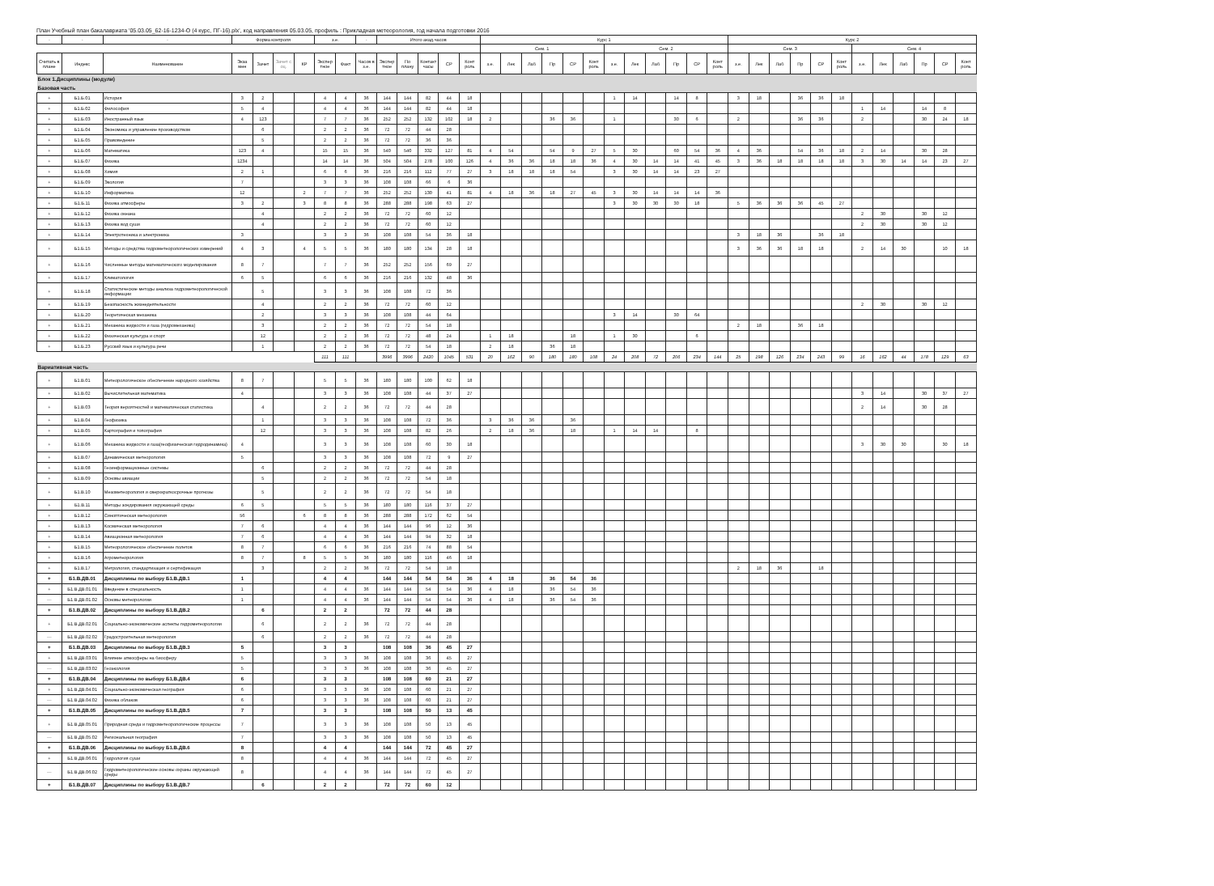План Учебный план бакалавриата '05.03.05_62-16-1234-О (4 курс, ПГ-16).plx', код направления 05.03.05, профиль : Прикладная метеорология, год начала подготовки 2016
| - | - | - | Форма контроля | | | | з.е. | | - | Итого акад.часов | | | | | Курс 1 | | | | | | | | | | | | Курс 2 | | | | | | | | | | | |
| --- | --- | --- | --- | --- | --- | --- | --- | --- | --- | --- | --- | --- | --- | --- | --- | --- | --- | --- | --- | --- | --- | --- | --- | --- | --- | --- | --- | --- | --- | --- | --- | --- | --- | --- | --- | --- | --- | --- |
| | | | | | | | | | | | | | | | Сем. 1 | | | | | | Сем. 2 | | | | | | Сем. 3 | | | | | | Сем. 4 | | | | | |
| Считать в плане | Индекс | Наименование | Экза мен | Зачет | Зачет с оц. | КР | Экспер тное | Факт | Часов в з.е. | Экспер тное | По плану | Контакт часы | СР | Конт роль | з.е. | Лек | Лаб | Пр | СР | Конт роль | з.е. | Лек | Лаб | Пр | СР | Конт роль | з.е. | Лек | Лаб | Пр | СР | Конт роль | з.е. | Лек | Лаб | Пр | СР | Конт роль |
| Блок 1.Дисциплины (модули) | | | | | | | | | | | | | | | | | | | | | | | | | | | | | | | | | | | | | | |
| Базовая часть | | | | | | | | | | | | | | | | | | | | | | | | | | | | | | | | | | | | | | |
| + | Б1.Б.01 | История | 3 | 2 | | | 4 | 4 | 36 | 144 | 144 | 82 | 44 | 18 | | | | | | | 1 | 14 | | 14 | 8 | | 3 | 18 | | 36 | 36 | 18 | | | | | | |
| + | Б1.Б.02 | Философия | 5 | 4 | | | 4 | 4 | 36 | 144 | 144 | 82 | 44 | 18 | | | | | | | | | | | | | | | | | | | 1 | 14 | | 14 | 8 | |
| + | Б1.Б.03 | Иностранный язык | 4 | 123 | | | 7 | 7 | 36 | 252 | 252 | 132 | 102 | 18 | 2 | | | 36 | 36 | | 1 | | | 30 | 6 | | 2 | | | 36 | 36 | | 2 | | | 30 | 24 | 18 |
| + | Б1.Б.04 | Экономика и управление производством | | 6 | | | 2 | 2 | 36 | 72 | 72 | 44 | 28 | | | | | | | | | | | | | | | | | | | | | | | | | |
| + | Б1.Б.05 | Правоведение | | 5 | | | 2 | 2 | 36 | 72 | 72 | 36 | 36 | | | | | | | | | | | | | | | | | | | | | | | | | |
| + | Б1.Б.06 | Математика | 123 | 4 | | | 15 | 15 | 36 | 540 | 540 | 332 | 127 | 81 | 4 | 54 | | 54 | 9 | 27 | 5 | 30 | | 60 | 54 | 36 | 4 | 36 | | 54 | 36 | 18 | 2 | 14 | | 30 | 28 | |
| + | Б1.Б.07 | Физика | 1234 | | | | 14 | 14 | 36 | 504 | 504 | 278 | 100 | 126 | 4 | 36 | 36 | 18 | 18 | 36 | 4 | 30 | 14 | 14 | 41 | 45 | 3 | 36 | 18 | 18 | 18 | 18 | 3 | 30 | 14 | 14 | 23 | 27 |
| + | Б1.Б.08 | Химия | 2 | 1 | | | 6 | 6 | 36 | 216 | 216 | 112 | 77 | 27 | 3 | 18 | 18 | 18 | 54 | | 3 | 30 | 14 | 14 | 23 | 27 | | | | | | | | | | | | |
| + | Б1.Б.09 | Экология | 7 | | | | 3 | 3 | 36 | 108 | 108 | 66 | 6 | 36 | | | | | | | | | | | | | | | | | | | | | | | | |
| + | Б1.Б.10 | Информатика | 12 | | | 2 | 7 | 7 | 36 | 252 | 252 | 130 | 41 | 81 | 4 | 18 | 36 | 18 | 27 | 45 | 3 | 30 | 14 | 14 | 14 | 36 | | | | | | | | | | | | |
| + | Б1.Б.11 | Физика атмосферы | 3 | 2 | | 3 | 8 | 8 | 36 | 288 | 288 | 198 | 63 | 27 | | | | | | | 3 | 30 | 30 | 30 | 18 | | 5 | 36 | 36 | 36 | 45 | 27 | | | | | | |
| + | Б1.Б.12 | Физика океана | | 4 | | | 2 | 2 | 36 | 72 | 72 | 60 | 12 | | | | | | | | | | | | | | | | | | | | 2 | 30 | | 30 | 12 | |
| + | Б1.Б.13 | Физика вод суши | | 4 | | | 2 | 2 | 36 | 72 | 72 | 60 | 12 | | | | | | | | | | | | | | | | | | | | 2 | 30 | | 30 | 12 | |
| + | Б1.Б.14 | Электротехника и электроника | 3 | | | | 3 | 3 | 36 | 108 | 108 | 54 | 36 | 18 | | | | | | | | | | | | | 3 | 18 | 36 | | 36 | 18 | | | | | | |
| + | Б1.Б.15 | Методы и средства гидрометеорологических измерений | 4 | 3 | | 4 | 5 | 5 | 36 | 180 | 180 | 134 | 28 | 18 | | | | | | | | | | | | | 3 | 36 | 36 | 18 | 18 | | 2 | 14 | 30 | | 10 | 18 |
| + | Б1.Б.16 | Численные методы математического моделирования | 8 | 7 | | | 7 | 7 | 36 | 252 | 252 | 156 | 69 | 27 | | | | | | | | | | | | | | | | | | | | | | | | |
| + | Б1.Б.17 | Климатология | 6 | 5 | | | 6 | 6 | 36 | 216 | 216 | 132 | 48 | 36 | | | | | | | | | | | | | | | | | | | | | | | | |
| + | Б1.Б.18 | Статистические методы анализа гидрометеорологической информации | | 5 | | | 3 | 3 | 36 | 108 | 108 | 72 | 36 | | | | | | | | | | | | | | | | | | | | | | | | | |
| + | Б1.Б.19 | Безопасность жизнедеятельности | | 4 | | | 2 | 2 | 36 | 72 | 72 | 60 | 12 | | | | | | | | | | | | | | | | | | | | 2 | 30 | | 30 | 12 | |
| + | Б1.Б.20 | Теоретическая механика | | 2 | | | 3 | 3 | 36 | 108 | 108 | 44 | 64 | | | | | | | | 3 | 14 | | 30 | 64 | | | | | | | | | | | | | |
| + | Б1.Б.21 | Механика жидкости и газа (гидромеханика) | | 3 | | | 2 | 2 | 36 | 72 | 72 | 54 | 18 | | | | | | | | | | | | | | 2 | 18 | | 36 | 18 | | | | | | | |
| + | Б1.Б.22 | Физическая культура и спорт | | 12 | | | 2 | 2 | 36 | 72 | 72 | 48 | 24 | | 1 | 18 | | | 18 | | 1 | 30 | | | 6 | | | | | | | | | | | | | |
| + | Б1.Б.23 | Русский язык и культура речи | | 1 | | | 2 | 2 | 36 | 72 | 72 | 54 | 18 | | 2 | 18 | | 36 | 18 | | | | | | | | | | | | | | | | | | | |
| | | | | | | | 111 | 111 | | 3996 | 3996 | 2420 | 1045 | 531 | 20 | 162 | 90 | 180 | 180 | 108 | 24 | 208 | 72 | 206 | 234 | 144 | 25 | 198 | 126 | 234 | 243 | 99 | 16 | 162 | 44 | 178 | 129 | 63 |
| Вариативная часть | | | | | | | | | | | | | | | | | | | | | | | | | | | | | | | | | | | | | | |
| + | Б1.В.01 | Метеорологическое обеспечение народного хозяйства | 8 | 7 | | | 5 | 5 | 36 | 180 | 180 | 100 | 62 | 18 | | | | | | | | | | | | | | | | | | | | | | | | |
| + | Б1.В.02 | Вычислительная математика | 4 | | | | 3 | 3 | 36 | 108 | 108 | 44 | 37 | 27 | | | | | | | | | | | | | | | | | | | 3 | 14 | | 30 | 37 | 27 |
| + | Б1.В.03 | Теория вероятностей и математическая статистика | | 4 | | | 2 | 2 | 36 | 72 | 72 | 44 | 28 | | | | | | | | | | | | | | | | | | | | 2 | 14 | | 30 | 28 | |
| + | Б1.В.04 | Геофизика | | 1 | | | 3 | 3 | 36 | 108 | 108 | 72 | 36 | | 3 | 36 | 36 | | 36 | | | | | | | | | | | | | | | | | | | |
| + | Б1.В.05 | Картография и топография | | 12 | | | 3 | 3 | 36 | 108 | 108 | 82 | 26 | | 2 | 18 | 36 | | 18 | | 1 | 14 | 14 | | 8 | | | | | | | | | | | | | |
| + | Б1.В.06 | Механика жидкости и газа(геофизическая гидродинамика) | 4 | | | | 3 | 3 | 36 | 108 | 108 | 60 | 30 | 18 | | | | | | | | | | | | | | | | | | | 3 | 30 | 30 | | 30 | 18 |
| + | Б1.В.07 | Динамическая метеорология | 5 | | | | 3 | 3 | 36 | 108 | 108 | 72 | 9 | 27 | | | | | | | | | | | | | | | | | | | | | | | | |
| + | Б1.В.08 | Геоинформационные системы | | 6 | | | 2 | 2 | 36 | 72 | 72 | 44 | 28 | | | | | | | | | | | | | | | | | | | | | | | | | |
| + | Б1.В.09 | Основы авиации | | 5 | | | 2 | 2 | 36 | 72 | 72 | 54 | 18 | | | | | | | | | | | | | | | | | | | | | | | | | |
| + | Б1.В.10 | Мезометеорология и сверхкраткосрочные прогнозы | | 5 | | | 2 | 2 | 36 | 72 | 72 | 54 | 18 | | | | | | | | | | | | | | | | | | | | | | | | | |
| + | Б1.В.11 | Методы зондирования окружающей среды | 6 | 5 | | | 5 | 5 | 36 | 180 | 180 | 116 | 37 | 27 | | | | | | | | | | | | | | | | | | | | | | | | |
| + | Б1.В.12 | Синоптическая метеорология | 56 | | | 6 | 8 | 8 | 36 | 288 | 288 | 172 | 62 | 54 | | | | | | | | | | | | | | | | | | | | | | | | |
| + | Б1.В.13 | Космическая метеорология | 7 | 6 | | | 4 | 4 | 36 | 144 | 144 | 96 | 12 | 36 | | | | | | | | | | | | | | | | | | | | | | | | |
| + | Б1.В.14 | Авиационная метеорология | 7 | 6 | | | 4 | 4 | 36 | 144 | 144 | 94 | 32 | 18 | | | | | | | | | | | | | | | | | | | | | | | | |
| + | Б1.В.15 | Метеорологическое обеспечение полетов | 8 | 7 | | | 6 | 6 | 36 | 216 | 216 | 74 | 88 | 54 | | | | | | | | | | | | | | | | | | | | | | | | |
| + | Б1.В.16 | Агрометеорология | 8 | 7 | | 8 | 5 | 5 | 36 | 180 | 180 | 116 | 46 | 18 | | | | | | | | | | | | | | | | | | | | | | | | |
| + | Б1.В.17 | Метрология, стандартизация и сертификация | | 3 | | | 2 | 2 | 36 | 72 | 72 | 54 | 18 | | | | | | | | | | | | | | 2 | 18 | 36 | | 18 | | | | | | | |
| + | Б1.В.ДВ.01 | Дисциплины по выбору Б1.В.ДВ.1 | 1 | | | | 4 | 4 | | 144 | 144 | 54 | 54 | 36 | 4 | 18 | | 36 | 54 | 36 | | | | | | | | | | | | | | | | | | |
| + | Б1.В.ДВ.01.01 | Введение в специальность | 1 | | | | 4 | 4 | 36 | 144 | 144 | 54 | 54 | 36 | 4 | 18 | | 36 | 54 | 36 | | | | | | | | | | | | | | | | | | |
| — | Б1.В.ДВ.01.02 | Основы метеорологии | 1 | | | | 4 | 4 | 36 | 144 | 144 | 54 | 54 | 36 | 4 | 18 | | 36 | 54 | 36 | | | | | | | | | | | | | | | | | | |
| + | Б1.В.ДВ.02 | Дисциплины по выбору Б1.В.ДВ.2 | | 6 | | | 2 | 2 | | 72 | 72 | 44 | 28 | | | | | | | | | | | | | | | | | | | | | | | | | |
| + | Б1.В.ДВ.02.01 | Социально-экономические аспекты гидрометеорологии | | 6 | | | 2 | 2 | 36 | 72 | 72 | 44 | 28 | | | | | | | | | | | | | | | | | | | | | | | | | |
| — | Б1.В.ДВ.02.02 | Градостроительная метеорология | | 6 | | | 2 | 2 | 36 | 72 | 72 | 44 | 28 | | | | | | | | | | | | | | | | | | | | | | | | | |
| + | Б1.В.ДВ.03 | Дисциплины по выбору Б1.В.ДВ.3 | 5 | | | | 3 | 3 | | 108 | 108 | 36 | 45 | 27 | | | | | | | | | | | | | | | | | | | | | | | | |
| + | Б1.В.ДВ.03.01 | Влияние атмосферы на биосферу | 5 | | | | 3 | 3 | 36 | 108 | 108 | 36 | 45 | 27 | | | | | | | | | | | | | | | | | | | | | | | | |
| — | Б1.В.ДВ.03.02 | Геоэкология | 5 | | | | 3 | 3 | 36 | 108 | 108 | 36 | 45 | 27 | | | | | | | | | | | | | | | | | | | | | | | | |
| + | Б1.В.ДВ.04 | Дисциплины по выбору Б1.В.ДВ.4 | 6 | | | | 3 | 3 | | 108 | 108 | 60 | 21 | 27 | | | | | | | | | | | | | | | | | | | | | | | | |
| + | Б1.В.ДВ.04.01 | Социально-экономическая география | 6 | | | | 3 | 3 | 36 | 108 | 108 | 60 | 21 | 27 | | | | | | | | | | | | | | | | | | | | | | | | |
| — | Б1.В.ДВ.04.02 | Физика облаков | 6 | | | | 3 | 3 | 36 | 108 | 108 | 60 | 21 | 27 | | | | | | | | | | | | | | | | | | | | | | | | |
| + | Б1.В.ДВ.05 | Дисциплины по выбору Б1.В.ДВ.5 | 7 | | | | 3 | 3 | | 108 | 108 | 50 | 13 | 45 | | | | | | | | | | | | | | | | | | | | | | | | |
| + | Б1.В.ДВ.05.01 | Природная среда и гидрометеорологические процессы | 7 | | | | 3 | 3 | 36 | 108 | 108 | 50 | 13 | 45 | | | | | | | | | | | | | | | | | | | | | | | | |
| — | Б1.В.ДВ.05.02 | Региональная география | 7 | | | | 3 | 3 | 36 | 108 | 108 | 50 | 13 | 45 | | | | | | | | | | | | | | | | | | | | | | | | |
| + | Б1.В.ДВ.06 | Дисциплины по выбору Б1.В.ДВ.6 | 8 | | | | 4 | 4 | | 144 | 144 | 72 | 45 | 27 | | | | | | | | | | | | | | | | | | | | | | | | |
| + | Б1.В.ДВ.06.01 | Гидрология суши | 8 | | | | 4 | 4 | 36 | 144 | 144 | 72 | 45 | 27 | | | | | | | | | | | | | | | | | | | | | | | | |
| — | Б1.В.ДВ.06.02 | Гидрометеорологические основы охраны окружающей среды | 8 | | | | 4 | 4 | 36 | 144 | 144 | 72 | 45 | 27 | | | | | | | | | | | | | | | | | | | | | | | | |
| + | Б1.В.ДВ.07 | Дисциплины по выбору Б1.В.ДВ.7 | | 6 | | | 2 | 2 | | 72 | 72 | 60 | 12 | | | | | | | | | | | | | | | | | | | | | | | | | |